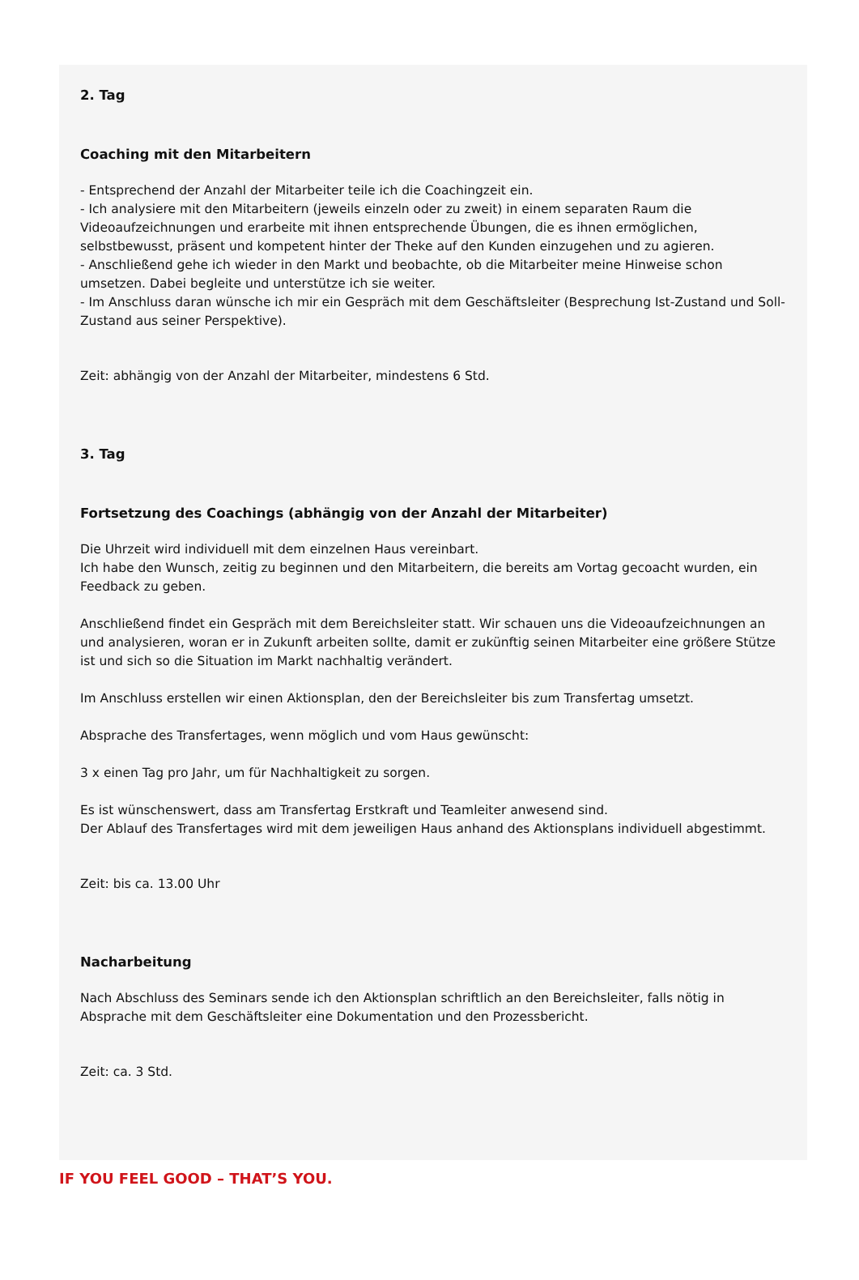2. Tag
Coaching mit den Mitarbeitern
- Entsprechend der Anzahl der Mitarbeiter teile ich die Coachingzeit ein.
- Ich analysiere mit den Mitarbeitern (jeweils einzeln oder zu zweit) in einem separaten Raum die Videoaufzeichnungen und erarbeite mit ihnen entsprechende Übungen, die es ihnen ermöglichen, selbstbewusst, präsent und kompetent hinter der Theke auf den Kunden einzugehen und zu agieren.
- Anschließend gehe ich wieder in den Markt und beobachte, ob die Mitarbeiter meine Hinweise schon umsetzen. Dabei begleite und unterstütze ich sie weiter.
- Im Anschluss daran wünsche ich mir ein Gespräch mit dem Geschäftsleiter (Besprechung Ist-Zustand und Soll-Zustand aus seiner Perspektive).
Zeit: abhängig von der Anzahl der Mitarbeiter, mindestens 6 Std.
3. Tag
Fortsetzung des Coachings (abhängig von der Anzahl der Mitarbeiter)
Die Uhrzeit wird individuell mit dem einzelnen Haus vereinbart.
Ich habe den Wunsch, zeitig zu beginnen und den Mitarbeitern, die bereits am Vortag gecoacht wurden, ein Feedback zu geben.
Anschließend findet ein Gespräch mit dem Bereichsleiter statt. Wir schauen uns die Videoaufzeichnungen an und analysieren, woran er in Zukunft arbeiten sollte, damit er zukünftig seinen Mitarbeiter eine größere Stütze ist und sich so die Situation im Markt nachhaltig verändert.
Im Anschluss erstellen wir einen Aktionsplan, den der Bereichsleiter bis zum Transfertag umsetzt.
Absprache des Transfertages, wenn möglich und vom Haus gewünscht:
3 x einen Tag pro Jahr, um für Nachhaltigkeit zu sorgen.
Es ist wünschenswert, dass am Transfertag Erstkraft und Teamleiter anwesend sind.
Der Ablauf des Transfertages wird mit dem jeweiligen Haus anhand des Aktionsplans individuell abgestimmt.
Zeit: bis ca. 13.00 Uhr
Nacharbeitung
Nach Abschluss des Seminars sende ich den Aktionsplan schriftlich an den Bereichsleiter, falls nötig in Absprache mit dem Geschäftsleiter eine Dokumentation und den Prozessbericht.
Zeit: ca. 3 Std.
IF YOU FEEL GOOD – THAT’S YOU.